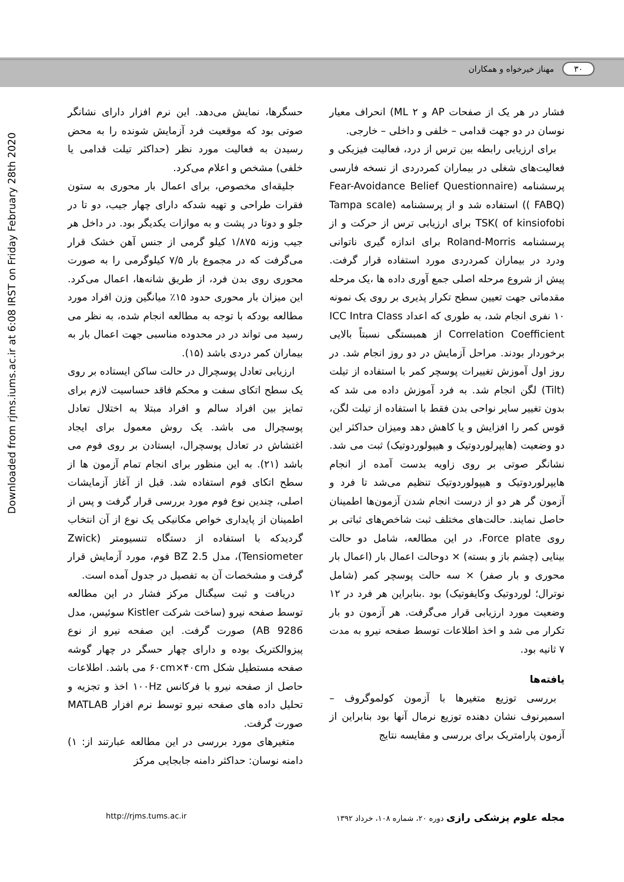۳۰ مهناز خیرخواه و همکاران
Downloaded from rjms.iums.ac.ir at 6:08 IRST on Friday February 28th 2020
حسگرها، نمایش می‌دهد. این نرم افزار دارای نشانگر صوتی بود که موقعیت فرد آزمایش شونده را به محض رسیدن به فعالیت مورد نظر (حداکثر تیلت قدامی یا خلفی) مشخص و اعلام می‌کرد.
جلیقه‌ای مخصوص، برای اعمال بار محوری به ستون فقرات طراحی و تهیه شدکه دارای چهار جیب، دو تا در جلو و دوتا در پشت و به موازات یکدیگر بود. در داخل هر جیب وزنه ۱/۸۷۵ کیلو گرمی از جنس آهن خشک قرار می‌گرفت که در مجموع بار ۷/۵ کیلوگرمی را به صورت محوری روی بدن فرد، از طریق شانه‌ها، اعمال می‌کرد. این میزان بار محوری حدود ۱۵٪ میانگین وزن افراد مورد مطالعه بودکه با توجه به مطالعه انجام شده، به نظر می رسید می تواند در در محدوده مناسبی جهت اعمال بار به بیماران کمر دردی باشد (۱۵).
ارزیابی تعادل پوسچرال در حالت ساکن ایستاده بر روی یک سطح اتکای سفت و محکم فاقد حساسیت لازم برای تمایز بین افراد سالم و افراد مبتلا به اختلال تعادل پوسچرال می باشد. یک روش معمول برای ایجاد اغتشاش در تعادل پوسچرال، ایستادن بر روی فوم می باشد (۲۱). به این منظور برای انجام تمام آزمون ها از سطح اتکای فوم استفاده شد. قبل از آغاز آزمایشات اصلی، چندین نوع فوم مورد بررسی قرار گرفت و پس از اطمینان از پایداری خواص مکانیکی یک نوع از آن انتخاب گردیدکه با استفاده از دستگاه تنسیومتر (Zwick (Tensiometer، مدل BZ 2.5 فوم، مورد آزمایش قرار گرفت و مشخصات آن به تفصیل در جدول آمده است.
دریافت و ثبت سیگنال مرکز فشار در این مطالعه توسط صفحه نیرو (ساخت شرکت Kistler سوئیس، مدل AB 9286) صورت گرفت. این صفحه نیرو از نوع پیزوالکتریک بوده و دارای چهار حسگر در چهار گوشه صفحه مستطیل شکل ۶۰cm×۴۰cm می باشد. اطلاعات حاصل از صفحه نیرو با فرکانس ۱۰۰Hz اخذ و تجزیه و تحلیل داده های صفحه نیرو توسط نرم افزار MATLAB صورت گرفت.
متغیرهای مورد بررسی در این مطالعه عبارتند از: ۱) دامنه نوسان: حداکثر دامنه جابجایی مرکز
فشار در هر یک از صفحات AP و ML ۲) انحراف معیار نوسان در دو جهت قدامی – خلفی و داخلی – خارجی.
برای ارزیابی رابطه بین ترس از درد، فعالیت فیزیکی و فعالیت‌های شغلی در بیماران کمردردی از نسخه فارسی پرسشنامه (Fear-Avoidance Belief Questionnaire ( FABQ)) استفاده شد و از پرسشنامه (Tampa scale of kinsiofobi )TSK برای ارزیابی ترس از حرکت و از پرسشنامه Roland-Morris برای اندازه گیری ناتوانی ودرد در بیماران کمردردی مورد استفاده قرار گرفت. پیش از شروع مرحله اصلی جمع آوری داده ها ،یک مرحله مقدماتی جهت تعیین سطح تکرار پذیری بر روی یک نمونه ۱۰ نفری انجام شد، به طوری که اعداد ICC Intra Class Correlation Coefficient از همبستگی نسبتاً بالایی برخوردار بودند. مراحل آزمایش در دو روز انجام شد. در روز اول آموزش تغییرات پوسچر کمر با استفاده از تیلت (Tilt) لگن انجام شد. به فرد آموزش داده می شد که بدون تغییر سایر نواحی بدن فقط با استفاده از تیلت لگن، قوس کمر را افزایش و یا کاهش دهد ومیزان حداکثر این دو وضعیت (هایپرلوردوتیک و هیپولوردوتیک) ثبت می شد. نشانگر صوتی بر روی زاویه بدست آمده از انجام هایپرلوردوتیک و هیپولوردوتیک تنظیم می‌شد تا فرد و آزمون گر هر دو از درست انجام شدن آزمون‌ها اطمینان حاصل نمایند. حالت‌های مختلف ثبت شاخص‌های ثباتی بر روی Force plate، در این مطالعه، شامل دو حالت بینایی (چشم باز و بسته) × دوحالت اعمال بار (اعمال بار محوری و بار صفر) × سه حالت پوسچر کمر (شامل نوترال؛ لوردوتیک وکایفوتیک) بود .بنابراین هر فرد در ۱۲ وضعیت مورد ارزیابی قرار می‌گرفت. هر آزمون دو بار تکرار می شد و اخذ اطلاعات توسط صفحه نیرو به مدت ۷ ثانیه بود.
یافته‌ها
بررسی توزیع متغیرها با آزمون کولموگروف – اسمیرنوف نشان دهنده توزیع نرمال آنها بود بنابراین از آزمون پارامتریک برای بررسی و مقایسه نتایج
http://rjms.tums.ac.ir مجله علوم پزشکی رازی دوره ۲۰، شماره ۱۰۸، خرداد ۱۳۹۲